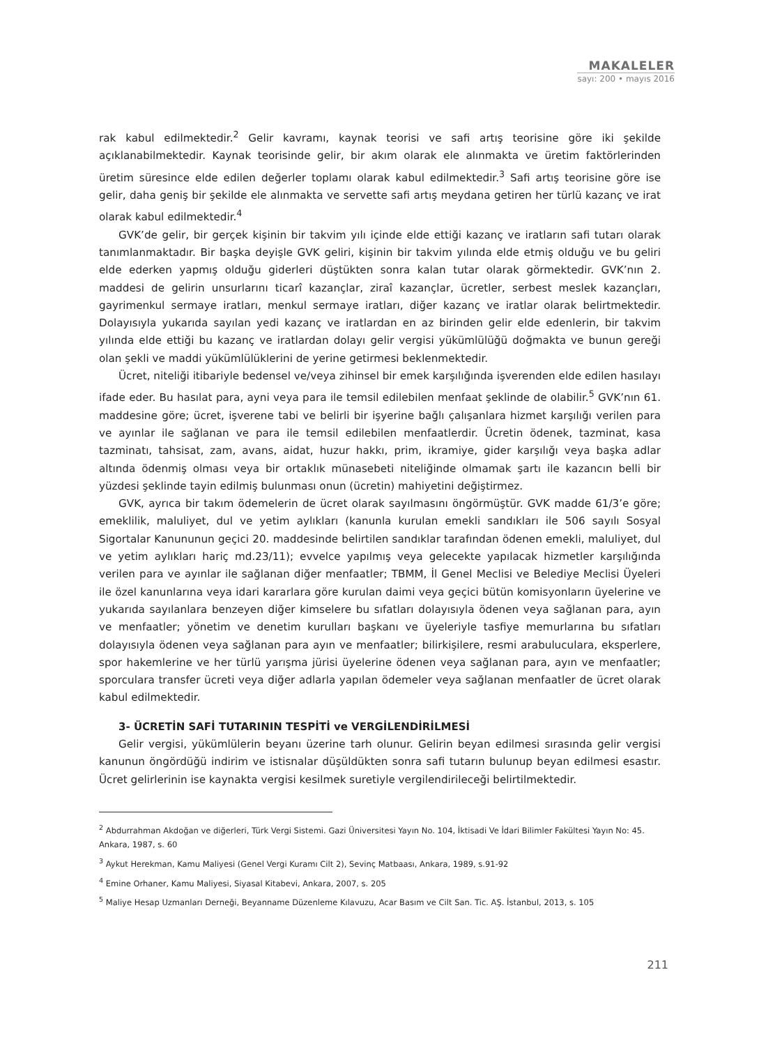MAKALELER
sayı: 200 • mayıs 2016
rak kabul edilmektedir.<sup>2</sup> Gelir kavramı, kaynak teorisi ve safi artış teorisine göre iki şekilde açıklanabilmektedir. Kaynak teorisinde gelir, bir akım olarak ele alınmakta ve üretim faktörlerinden üretim süresince elde edilen değerler toplamı olarak kabul edilmektedir.<sup>3</sup> Safi artış teorisine göre ise gelir, daha geniş bir şekilde ele alınmakta ve servette safi artış meydana getiren her türlü kazanç ve irat olarak kabul edilmektedir.<sup>4</sup>
GVK’de gelir, bir gerçek kişinin bir takvim yılı içinde elde ettiği kazanç ve iratların safi tutarı olarak tanımlanmaktadır. Bir başka deyişle GVK geliri, kişinin bir takvim yılında elde etmiş olduğu ve bu geliri elde ederken yapmış olduğu giderleri düştükten sonra kalan tutar olarak görmektedir. GVK’nın 2. maddesi de gelirin unsurlarını ticarî kazançlar, ziraî kazançlar, ücretler, serbest meslek kazançları, gayrimenkul sermaye iratları, menkul sermaye iratları, diğer kazanç ve iratlar olarak belirtmektedir. Dolayısıyla yukarıda sayılan yedi kazanç ve iratlardan en az birinden gelir elde edenlerin, bir takvim yılında elde ettiği bu kazanç ve iratlardan dolayı gelir vergisi yükümlülüğü doğmakta ve bunun gereği olan şekli ve maddi yükümlülüklerini de yerine getirmesi beklenmektedir.
Ücret, niteliği itibariyle bedensel ve/veya zihinsel bir emek karşılığında işverenden elde edilen hasılayı ifade eder. Bu hasılat para, ayni veya para ile temsil edilebilen menfaat şeklinde de olabilir.<sup>5</sup> GVK’nın 61. maddesine göre; ücret, işverene tabi ve belirli bir işyerine bağlı çalışanlara hizmet karşılığı verilen para ve ayınlar ile sağlanan ve para ile temsil edilebilen menfaatlerdir. Ücretin ödenek, tazminat, kasa tazminatı, tahsisat, zam, avans, aidat, huzur hakkı, prim, ikramiye, gider karşılığı veya başka adlar altında ödenmiş olması veya bir ortaklık münasebeti niteliğinde olmamak şartı ile kazancın belli bir yüzdesi şeklinde tayin edilmiş bulunması onun (ücretin) mahiyetini değiştirmez.
GVK, ayrıca bir takım ödemelerin de ücret olarak sayılmasını öngörmüştür. GVK madde 61/3’e göre; emeklilik, maluliyet, dul ve yetim aylıkları (kanunla kurulan emekli sandıkları ile 506 sayılı Sosyal Sigortalar Kanununun geçici 20. maddesinde belirtilen sandıklar tarafından ödenen emekli, maluliyet, dul ve yetim aylıkları hariç md.23/11); evvelce yapılmış veya gelecekte yapılacak hizmetler karşılığında verilen para ve ayınlar ile sağlanan diğer menfaatler; TBMM, İl Genel Meclisi ve Belediye Meclisi Üyeleri ile özel kanunlarına veya idari kararlara göre kurulan daimi veya geçici bütün komisyonların üyelerine ve yukarıda sayılanlara benzeyen diğer kimselere bu sıfatları dolayısıyla ödenen veya sağlanan para, ayın ve menfaatler; yönetim ve denetim kurulları başkanı ve üyeleriyle tasfiye memurlarına bu sıfatları dolayısıyla ödenen veya sağlanan para ayın ve menfaatler; bilirkişilere, resmi arabuluculara, eksperlere, spor hakemlerine ve her türlü yarışma jürisi üyelerine ödenen veya sağlanan para, ayın ve menfaatler; sporculara transfer ücreti veya diğer adlarla yapılan ödemeler veya sağlanan menfaatler de ücret olarak kabul edilmektedir.
3- ÜCRETİN SAFİ TUTARININ TESPİTİ ve VERGİLENDİRİLMESİ
Gelir vergisi, yükümlülerin beyanı üzerine tarh olunur. Gelirin beyan edilmesi sırasında gelir vergisi kanunun öngördüğü indirim ve istisnalar düşüldükten sonra safi tutarın bulunup beyan edilmesi esastır. Ücret gelirlerinin ise kaynakta vergisi kesilmek suretiyle vergilendirileceği belirtilmektedir.
<sup>2</sup> Abdurrahman Akdoğan ve diğerleri, Türk Vergi Sistemi. Gazi Üniversitesi Yayın No. 104, İktisadi Ve İdari Bilimler Fakültesi Yayın No: 45. Ankara, 1987, s. 60
<sup>3</sup> Aykut Herekman, Kamu Maliyesi (Genel Vergi Kuramı Cilt 2), Sevinç Matbaası, Ankara, 1989, s.91-92
<sup>4</sup> Emine Orhaner, Kamu Maliyesi, Siyasal Kitabevi, Ankara, 2007, s. 205
<sup>5</sup> Maliye Hesap Uzmanları Derneği, Beyanname Düzenleme Kılavuzu, Acar Basım ve Cilt San. Tic. AŞ. İstanbul, 2013, s. 105
211